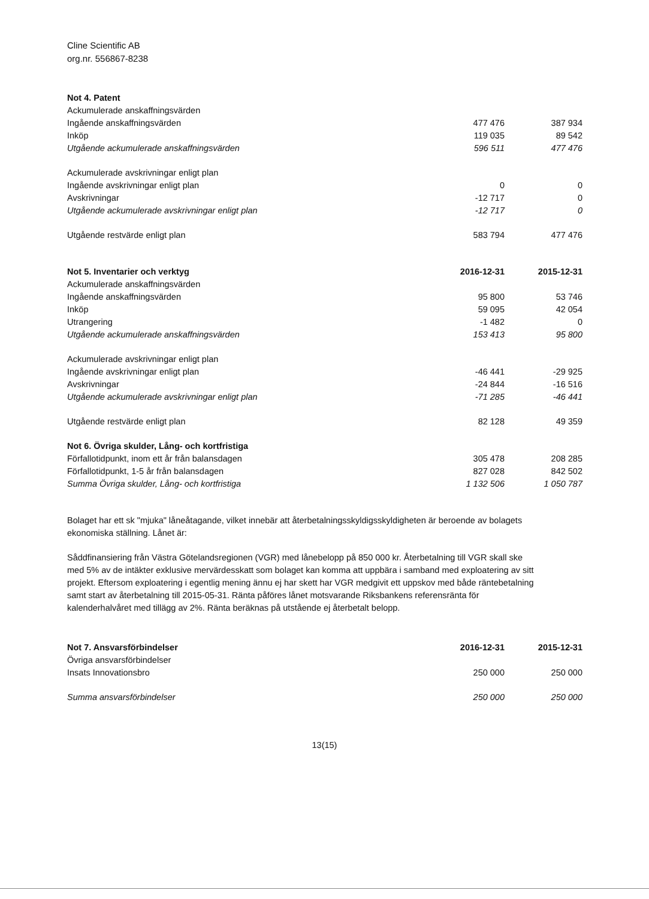Cline Scientific AB
org.nr. 556867-8238
| Not 4. Patent | | |
| Ackumulerade anskaffningsvärden | | |
| Ingående anskaffningsvärden | 477 476 | 387 934 |
| Inköp | 119 035 | 89 542 |
| Utgående ackumulerade anskaffningsvärden | 596 511 | 477 476 |
| Ackumulerade avskrivningar enligt plan | | |
| Ingående avskrivningar enligt plan | 0 | 0 |
| Avskrivningar | -12 717 | 0 |
| Utgående ackumulerade avskrivningar enligt plan | -12 717 | 0 |
| Utgående restvärde enligt plan | 583 794 | 477 476 |
| Not 5. Inventarier och verktyg | 2016-12-31 | 2015-12-31 |
| Ackumulerade anskaffningsvärden | | |
| Ingående anskaffningsvärden | 95 800 | 53 746 |
| Inköp | 59 095 | 42 054 |
| Utrangering | -1 482 | 0 |
| Utgående ackumulerade anskaffningsvärden | 153 413 | 95 800 |
| Ackumulerade avskrivningar enligt plan | | |
| Ingående avskrivningar enligt plan | -46 441 | -29 925 |
| Avskrivningar | -24 844 | -16 516 |
| Utgående ackumulerade avskrivningar enligt plan | -71 285 | -46 441 |
| Utgående restvärde enligt plan | 82 128 | 49 359 |
| Not 6. Övriga skulder, Lång- och kortfristiga | | |
| Förfallotidpunkt, inom ett år från balansdagen | 305 478 | 208 285 |
| Förfallotidpunkt, 1-5 år från balansdagen | 827 028 | 842 502 |
| Summa Övriga skulder, Lång- och kortfristiga | 1 132 506 | 1 050 787 |
Bolaget har ett sk "mjuka" låneåtagande, vilket innebär att återbetalningsskyldigsskyldigheten är beroende av bolagets ekonomiska ställning. Lånet är:
Såddfinansiering från Västra Götelandsregionen (VGR) med lånebelopp på 850 000 kr. Återbetalning till VGR skall ske med 5% av de intäkter exklusive mervärdesskatt som bolaget kan komma att uppbära i samband med exploatering av sitt projekt. Eftersom exploatering i egentlig mening ännu ej har skett har VGR medgivit ett uppskov med både räntebetalning samt start av återbetalning till 2015-05-31. Ränta påföres lånet motsvarande Riksbankens referensränta för kalenderhalvåret med tillägg av 2%. Ränta beräknas på utstående ej återbetalt belopp.
| Not 7. Ansvarsförbindelser | 2016-12-31 | 2015-12-31 |
| Övriga ansvarsförbindelser | | |
| Insats Innovationsbro | 250 000 | 250 000 |
| Summa ansvarsförbindelser | 250 000 | 250 000 |
13(15)